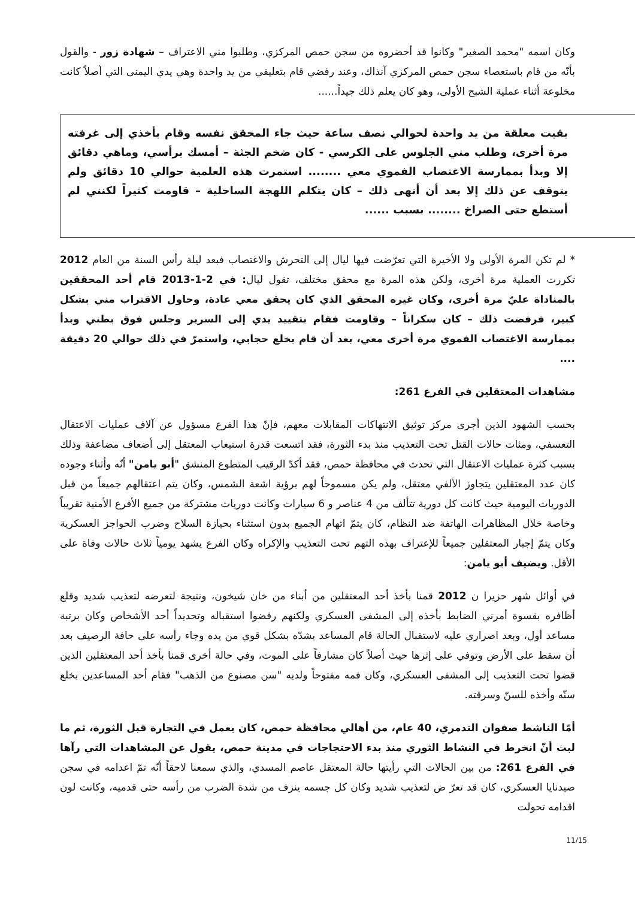وكان اسمه "محمد الصغير" وكانوا قد أحضروه من سجن حمص المركزي، وطلبوا مني الاعتراف – شهادة زور - والقول بأنّه من قام باستعصاء سجن حمص المركزي آنذاك، وعند رفضي قام بتعليقي من يد واحدة وهي يدي اليمنى التي أصلاً كانت مخلوعة أثناء عملية الشبح الأولى، وهو كان يعلم ذلك جيداً......
بقيت معلقة من يد واحدة لحوالي نصف ساعة حيث جاء المحقق نفسه وقام بأخذي إلى غرفته مرة أخرى، وطلب مني الجلوس على الكرسي - كان ضخم الجثة – أمسك برأسي، وماهي دقائق إلا وبدأ بممارسة الاغتصاب الفموي معي ........ استمرت هذه العلمية حوالي 10 دقائق ولم يتوقف عن ذلك إلا بعد أن أنهى ذلك – كان يتكلم اللهجة الساحلية – قاومت كثيراً لكنني لم أستطع حتى الصراخ ........ بسبب ......
* لم تكن المرة الأولى ولا الأخيرة التي تعرّضت فيها ليال إلى التحرش والاغتصاب فبعد ليلة رأس السنة من العام 2012 تكررت العملية مرة أخرى، ولكن هذه المرة مع محقق مختلف، تقول ليال: في 2-1-2013 قام أحد المحققين بالمناداة عليّ مرة أخرى، وكان غيره المحقق الذي كان يحقق معي عادة، وحاول الاقتراب مني بشكل كبير، فرفضت ذلك – كان سكراناً – وقاومت فقام بتقييد يدي إلى السرير وجلس فوق بطني وبدأ بممارسة الاغتصاب الفموي مرة أخرى معي، بعد أن قام بخلع حجابي، واستمرّ في ذلك حوالي 20 دقيقة ....
مشاهدات المعتقلين في الفرع 261:
بحسب الشهود الذين أجرى مركز توثيق الانتهاكات المقابلات معهم، فإنّ هذا الفرع مسؤول عن آلاف عمليات الاعتقال التعسفي، ومئات حالات القتل تحت التعذيب منذ بدء الثورة، فقد اتسعت قدرة استيعاب المعتقل إلى أضعاف مضاعفة وذلك بسبب كثرة عمليات الاعتقال التي تحدث في محافظة حمص، فقد أكدّ الرقيب المتطوع المنشق "أبو يامن" أنّه وأثناء وجوده كان عدد المعتقلين يتجاوز الألفي معتقل، ولم يكن مسموحاً لهم برؤية اشعة الشمس، وكان يتم اعتقالهم جميعاً من قبل الدوريات اليومية حيث كانت كل دورية تتألف من 4 عناصر و 6 سيارات وكانت دوريات مشتركة من جميع الأفرع الأمنية تقريباً وخاصة خلال المظاهرات الهاتفة ضد النظام، كان يتمّ اتهام الجميع بدون استثناء بحيازة السلاح وضرب الحواجز العسكرية وكان يتمّ إجبار المعتقلين جميعاً للإعتراف بهذه التهم تحت التعذيب والإكراه وكان الفرع يشهد يومياً ثلاث حالات وفاة على الأقل. ويضيف أبو يامن:
في أوائل شهر حزيرا ن 2012 قمنا بأخذ أحد المعتقلين من أبناء من خان شيخون، ونتيجة لتعرضه لتعذيب شديد وقلع أظافره بقسوة أمرني الضابط بأخذه إلى المشفى العسكري ولكنهم رفضوا استقباله وتحديداً أحد الأشخاص وكان برتبة مساعد أول، وبعد اصراري عليه لاستقبال الحالة قام المساعد بشدّه بشكل قوي من يده وجاء رأسه على حافة الرصيف بعد أن سقط على الأرض وتوفي على إثرها حيث أصلاً كان مشارفاً على الموت، وفي حالة أخرى قمنا بأخذ أحد المعتقلين الذين قضوا تحت التعذيب إلى المشفى العسكري، وكان فمه مفتوحاً ولديه "سن مصنوع من الذهب" فقام أحد المساعدين بخلع سنّه وأخذه للسنّ وسرقته.
أمّا الناشط صفوان التدمري، 40 عام، من أهالي محافظة حمص، كان يعمل في التجارة قبل الثورة، ثم ما لبث أنّ انخرط في النشاط الثوري منذ بدء الاحتجاجات في مدينة حمص، يقول عن المشاهدات التي رآها في الفرع 261: من بين الحالات التي رأيتها حالة المعتقل عاصم المسدي، والذي سمعنا لاحقاً أنّه تمّ اعدامه في سجن صيدنايا العسكري، كان قد تعرّ ض لتعذيب شديد وكان كل جسمه ينزف من شدة الضرب من رأسه حتى قدميه، وكانت لون اقدامه تحولت
11/15